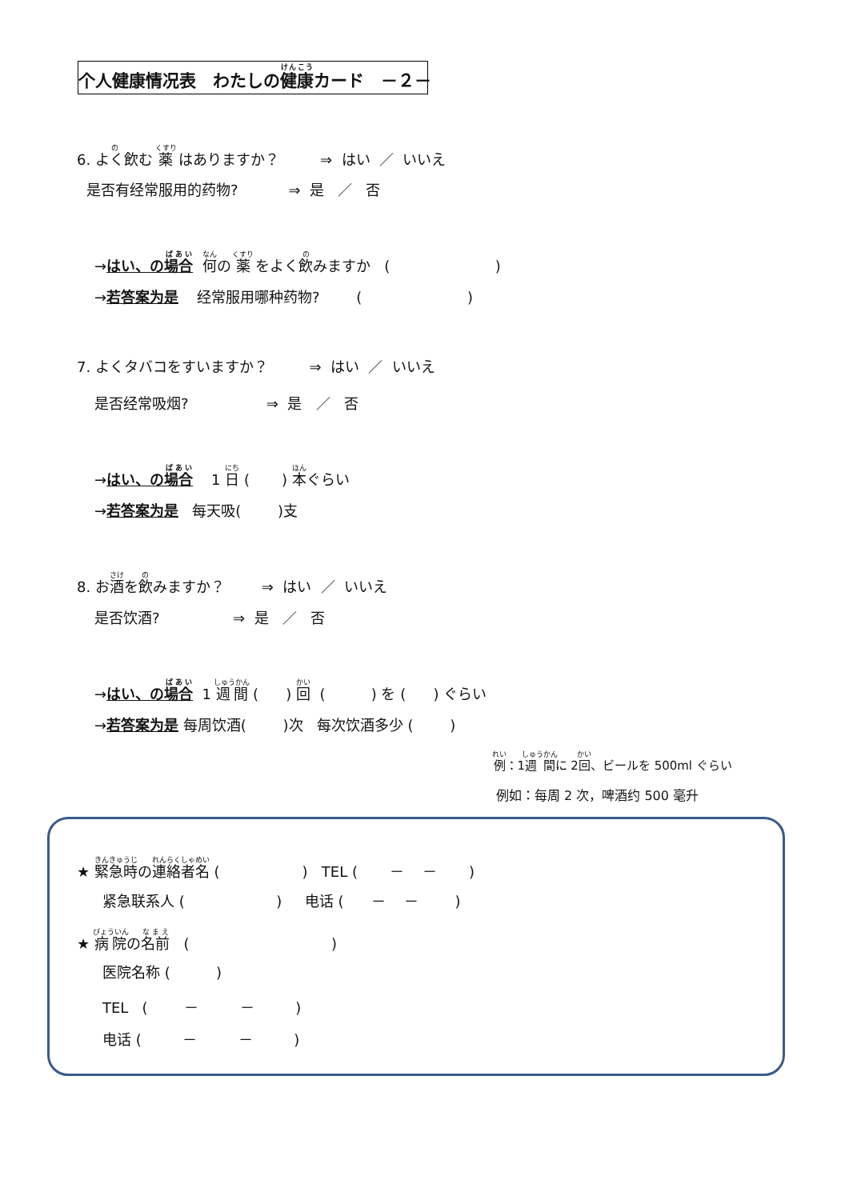个人健康情况表　わたしの健康カード　－２－
6. よく飲む 薬 はありますか？ ⇒ はい ／ いいえ
是否有经常服用的药物? ⇒ 是 ／ 否
→はい、の場合 何の 薬 をよく飲みますか ( )
→若答案为是 经常服用哪种药物? ( )
7. よくタバコをすいますか？ ⇒ はい ／ いいえ
是否经常吸烟? ⇒ 是 ／ 否
→はい、の場合 1 日 ( ) 本ぐらい
→若答案为是 每天吸( )支
8. お酒を飲みますか？ ⇒ はい ／ いいえ
是否饮酒? ⇒ 是 ／ 否
→はい、の場合 1 週間 ( ) 回 ( ) を ( ) ぐらい
→若答案为是 每周饮酒( )次 每次饮酒多少 ( )
例：1週間に 2回、ビールを 500ml ぐらい
例如：每周 2 次，啤酒约 500 毫升
★ 緊急時の連絡者名 ( ) TEL ( － － )
紧急联系人 ( ) 电话 ( － － )
★ 病院の名前 ( )
医院名称 ( )
TEL ( － － )
电话 ( － － )